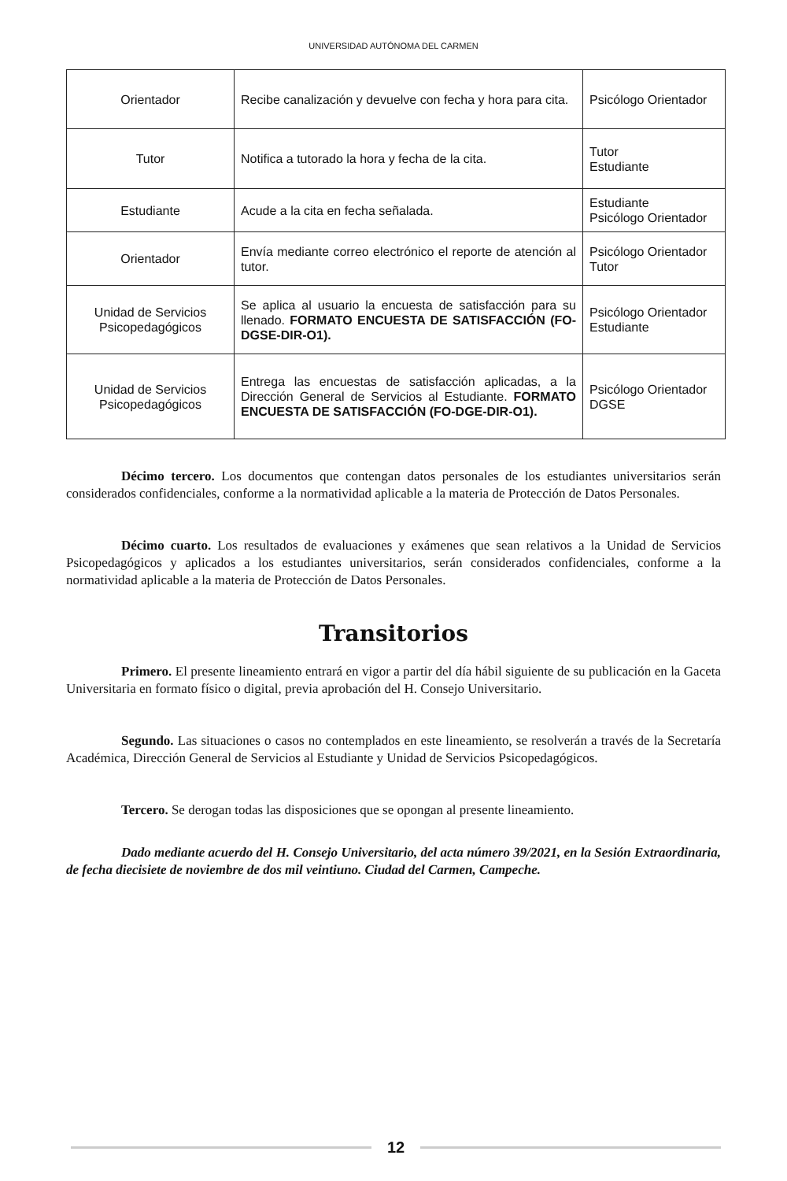UNIVERSIDAD AUTÓNOMA DEL CARMEN
| Orientador | Recibe canalización y devuelve con fecha y hora para cita. | Psicólogo Orientador |
| Tutor | Notifica a tutorado la hora y fecha de la cita. | Tutor Estudiante |
| Estudiante | Acude a la cita en fecha señalada. | Estudiante Psicólogo Orientador |
| Orientador | Envía mediante correo electrónico el reporte de atención al tutor. | Psicólogo Orientador Tutor |
| Unidad de Servicios Psicopedagógicos | Se aplica al usuario la encuesta de satisfacción para su llenado. FORMATO ENCUESTA DE SATISFACCIÓN (FO-DGSE-DIR-O1). | Psicólogo Orientador Estudiante |
| Unidad de Servicios Psicopedagógicos | Entrega las encuestas de satisfacción aplicadas, a la Dirección General de Servicios al Estudiante. FORMATO ENCUESTA DE SATISFACCIÓN (FO-DGE-DIR-O1). | Psicólogo Orientador DGSE |
Décimo tercero. Los documentos que contengan datos personales de los estudiantes universitarios serán considerados confidenciales, conforme a la normatividad aplicable a la materia de Protección de Datos Personales.
Décimo cuarto. Los resultados de evaluaciones y exámenes que sean relativos a la Unidad de Servicios Psicopedagógicos y aplicados a los estudiantes universitarios, serán considerados confidenciales, conforme a la normatividad aplicable a la materia de Protección de Datos Personales.
Transitorios
Primero. El presente lineamiento entrará en vigor a partir del día hábil siguiente de su publicación en la Gaceta Universitaria en formato físico o digital, previa aprobación del H. Consejo Universitario.
Segundo. Las situaciones o casos no contemplados en este lineamiento, se resolverán a través de la Secretaría Académica, Dirección General de Servicios al Estudiante y Unidad de Servicios Psicopedagógicos.
Tercero. Se derogan todas las disposiciones que se opongan al presente lineamiento.
Dado mediante acuerdo del H. Consejo Universitario, del acta número 39/2021, en la Sesión Extraordinaria, de fecha diecisiete de noviembre de dos mil veintiuno. Ciudad del Carmen, Campeche.
12